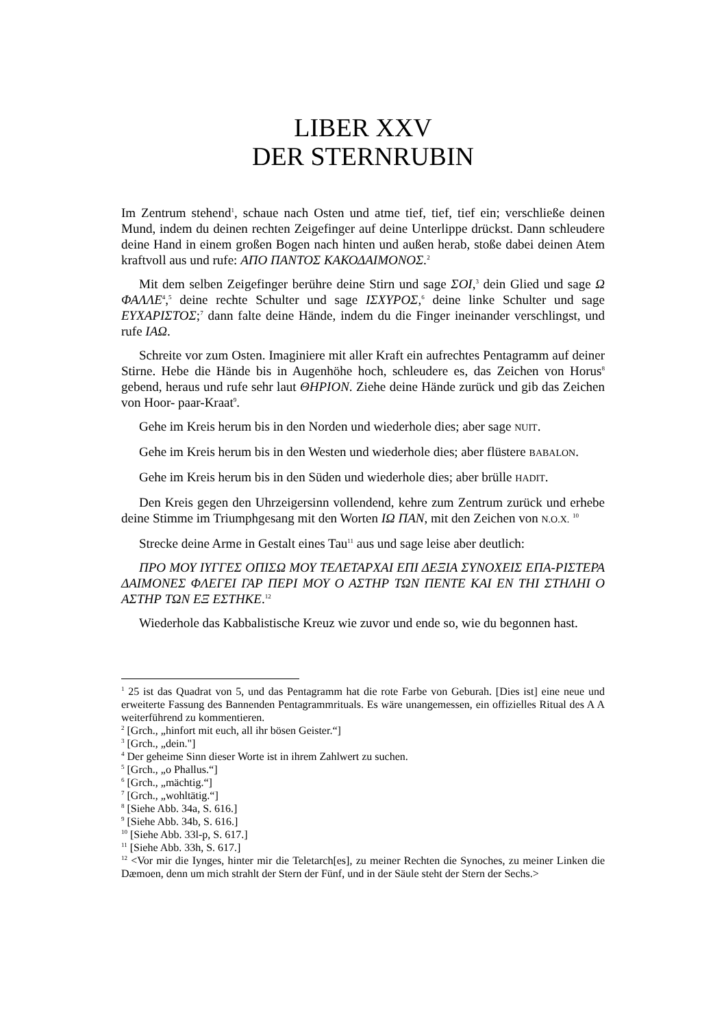LIBER XXV
DER STERNRUBIN
Im Zentrum stehend<sup>1</sup>, schaue nach Osten und atme tief, tief, tief ein; verschließe deinen Mund, indem du deinen rechten Zeigefinger auf deine Unterlippe drückst. Dann schleudere deine Hand in einem großen Bogen nach hinten und außen herab, stoße dabei deinen Atem kraftvoll aus und rufe: ΑΠΟ ΠΑΝΤΟΣ ΚΑΚΟΔΑΙΜΟΝΟΣ.<sup>2</sup>
Mit dem selben Zeigefinger berühre deine Stirn und sage ΣΟΙ,<sup>3</sup> dein Glied und sage Ω ΦΑΛΛΕ<sup>4</sup>,<sup>5</sup> deine rechte Schulter und sage ΙΣΧΥΡΟΣ,<sup>6</sup> deine linke Schulter und sage ΕΥΧΑΡΙΣΤΟΣ;<sup>7</sup> dann falte deine Hände, indem du die Finger ineinander verschlingst, und rufe ΙΑΩ.
Schreite vor zum Osten. Imaginiere mit aller Kraft ein aufrechtes Pentagramm auf deiner Stirne. Hebe die Hände bis in Augenhöhe hoch, schleudere es, das Zeichen von Horus<sup>8</sup> gebend, heraus und rufe sehr laut ΘΗΡΙΟΝ. Ziehe deine Hände zurück und gib das Zeichen von Hoor- paar-Kraat<sup>9</sup>.
Gehe im Kreis herum bis in den Norden und wiederhole dies; aber sage NUIT.
Gehe im Kreis herum bis in den Westen und wiederhole dies; aber flüstere BABALON.
Gehe im Kreis herum bis in den Süden und wiederhole dies; aber brülle HADIT.
Den Kreis gegen den Uhrzeigersinn vollendend, kehre zum Zentrum zurück und erhebe deine Stimme im Triumphgesang mit den Worten ΙΩ ΠΑΝ, mit den Zeichen von N.O.X. <sup>10</sup>
Strecke deine Arme in Gestalt eines Tau<sup>11</sup> aus und sage leise aber deutlich:
ΠΡΟ ΜΟΥ ΙΥΓΓΕΣ ΟΠΙΣΩ ΜΟΥ ΤΕΛΕΤΑΡΧΑΙ ΕΠΙ ΔΕΞΙΑ ΣΥΝΟΧΕΙΣ ΕΠΑ-ΡΙΣΤΕΡΑ ΔΑΙΜΟΝΕΣ ΦΛΕΓΕΙ ΓΑΡ ΠΕΡΙ ΜΟΥ Ο ΑΣΤΗΡ ΤΩΝ ΠΕΝΤΕ ΚΑΙ ΕΝ ΤΗΙ ΣΤΗΛΗΙ Ο ΑΣΤΗΡ ΤΩΝ ΕΞ ΕΣΤΗΚΕ.<sup>12</sup>
Wiederhole das Kabbalistische Kreuz wie zuvor und ende so, wie du begonnen hast.
<sup>1</sup> 25 ist das Quadrat von 5, und das Pentagramm hat die rote Farbe von Geburah. [Dies ist] eine neue und erweiterte Fassung des Bannenden Pentagrammrituals. Es wäre unangemessen, ein offizielles Ritual des A A weiterführend zu kommentieren.
<sup>2</sup> [Grch., „hinfort mit euch, all ihr bösen Geister.“]
<sup>3</sup> [Grch., „dein."]
<sup>4</sup> Der geheime Sinn dieser Worte ist in ihrem Zahlwert zu suchen.
<sup>5</sup> [Grch., „o Phallus.“]
<sup>6</sup> [Grch., „mächtig.“]
<sup>7</sup> [Grch., „wohltätig.“]
<sup>8</sup> [Siehe Abb. 34a, S. 616.]
<sup>9</sup> [Siehe Abb. 34b, S. 616.]
<sup>10</sup> [Siehe Abb. 33l-p, S. 617.]
<sup>11</sup> [Siehe Abb. 33h, S. 617.]
<sup>12</sup> <Vor mir die Iynges, hinter mir die Teletarch[es], zu meiner Rechten die Synoches, zu meiner Linken die Dæmoen, denn um mich strahlt der Stern der Fünf, und in der Säule steht der Stern der Sechs.>